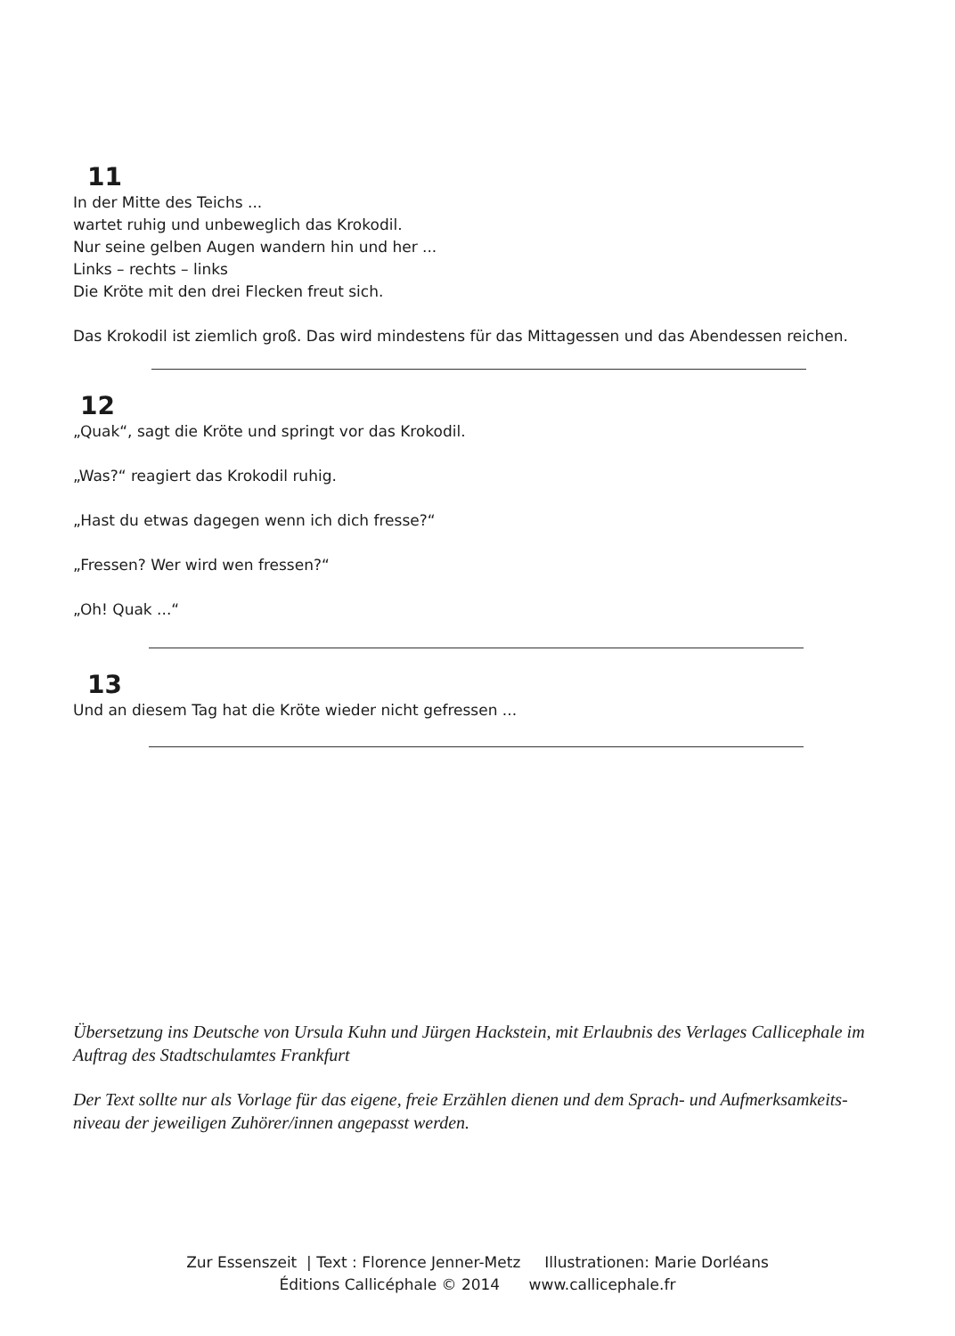11
In der Mitte des Teichs ...
wartet ruhig und unbeweglich das Krokodil.
Nur seine gelben Augen wandern hin und her ...
Links – rechts – links
Die Kröte mit den drei Flecken freut sich.
Das Krokodil ist ziemlich groß. Das wird mindestens für das Mittagessen und das Abendessen reichen.
12
„Quak“, sagt die Kröte und springt vor das Krokodil.
„Was?“ reagiert das Krokodil ruhig.
„Hast du etwas dagegen wenn ich dich fresse?“
„Fressen? Wer wird wen fressen?“
„Oh! Quak ...“
13
Und an diesem Tag hat die Kröte wieder nicht gefressen ...
Übersetzung ins Deutsche von Ursula Kuhn und Jürgen Hackstein, mit Erlaubnis des Verlages Callicephale im Auftrag des Stadtschulamtes Frankfurt
Der Text sollte nur als Vorlage für das eigene, freie Erzählen dienen und dem Sprach- und Aufmerksamkeits-niveau der jeweiligen Zuhörer/innen angepasst werden.
Zur Essenszeit | Text : Florence Jenner-Metz Illustrationen: Marie Dorléans
Éditions Callicéphale © 2014 www.callicephale.fr